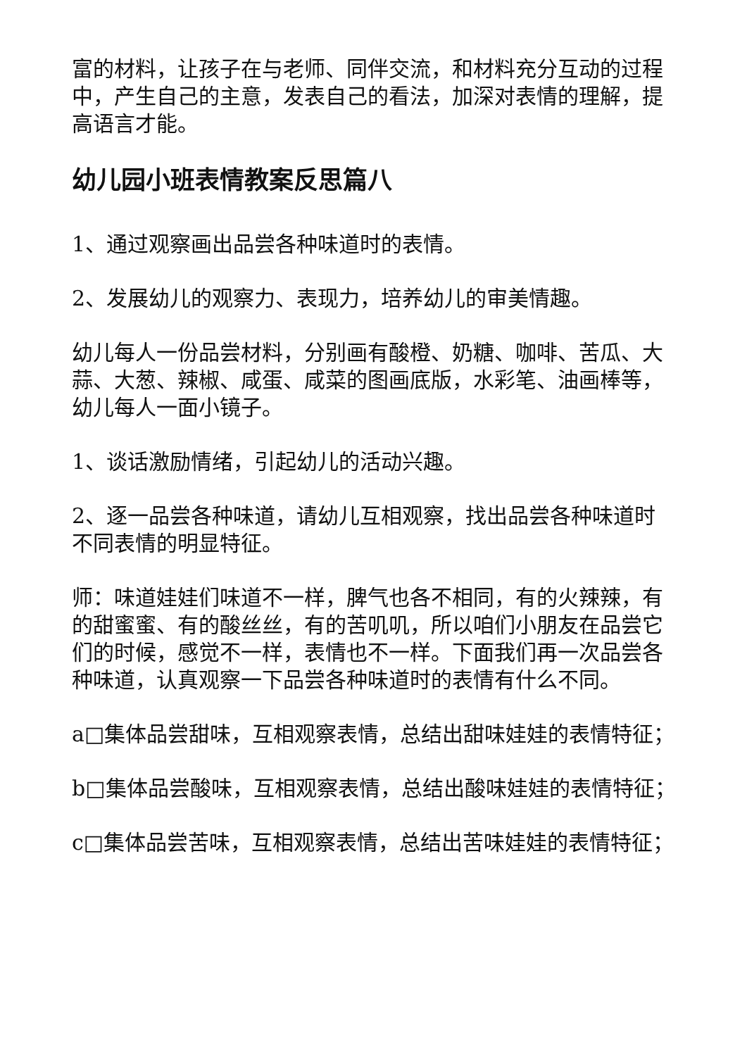富的材料，让孩子在与老师、同伴交流，和材料充分互动的过程中，产生自己的主意，发表自己的看法，加深对表情的理解，提高语言才能。
幼儿园小班表情教案反思篇八
1、通过观察画出品尝各种味道时的表情。
2、发展幼儿的观察力、表现力，培养幼儿的审美情趣。
幼儿每人一份品尝材料，分别画有酸橙、奶糖、咖啡、苦瓜、大蒜、大葱、辣椒、咸蛋、咸菜的图画底版，水彩笔、油画棒等，幼儿每人一面小镜子。
1、谈话激励情绪，引起幼儿的活动兴趣。
2、逐一品尝各种味道，请幼儿互相观察，找出品尝各种味道时不同表情的明显特征。
师：味道娃娃们味道不一样，脾气也各不相同，有的火辣辣，有的甜蜜蜜、有的酸丝丝，有的苦叽叽，所以咱们小朋友在品尝它们的时候，感觉不一样，表情也不一样。下面我们再一次品尝各种味道，认真观察一下品尝各种味道时的表情有什么不同。
a□集体品尝甜味，互相观察表情，总结出甜味娃娃的表情特征；
b□集体品尝酸味，互相观察表情，总结出酸味娃娃的表情特征；
c□集体品尝苦味，互相观察表情，总结出苦味娃娃的表情特征；